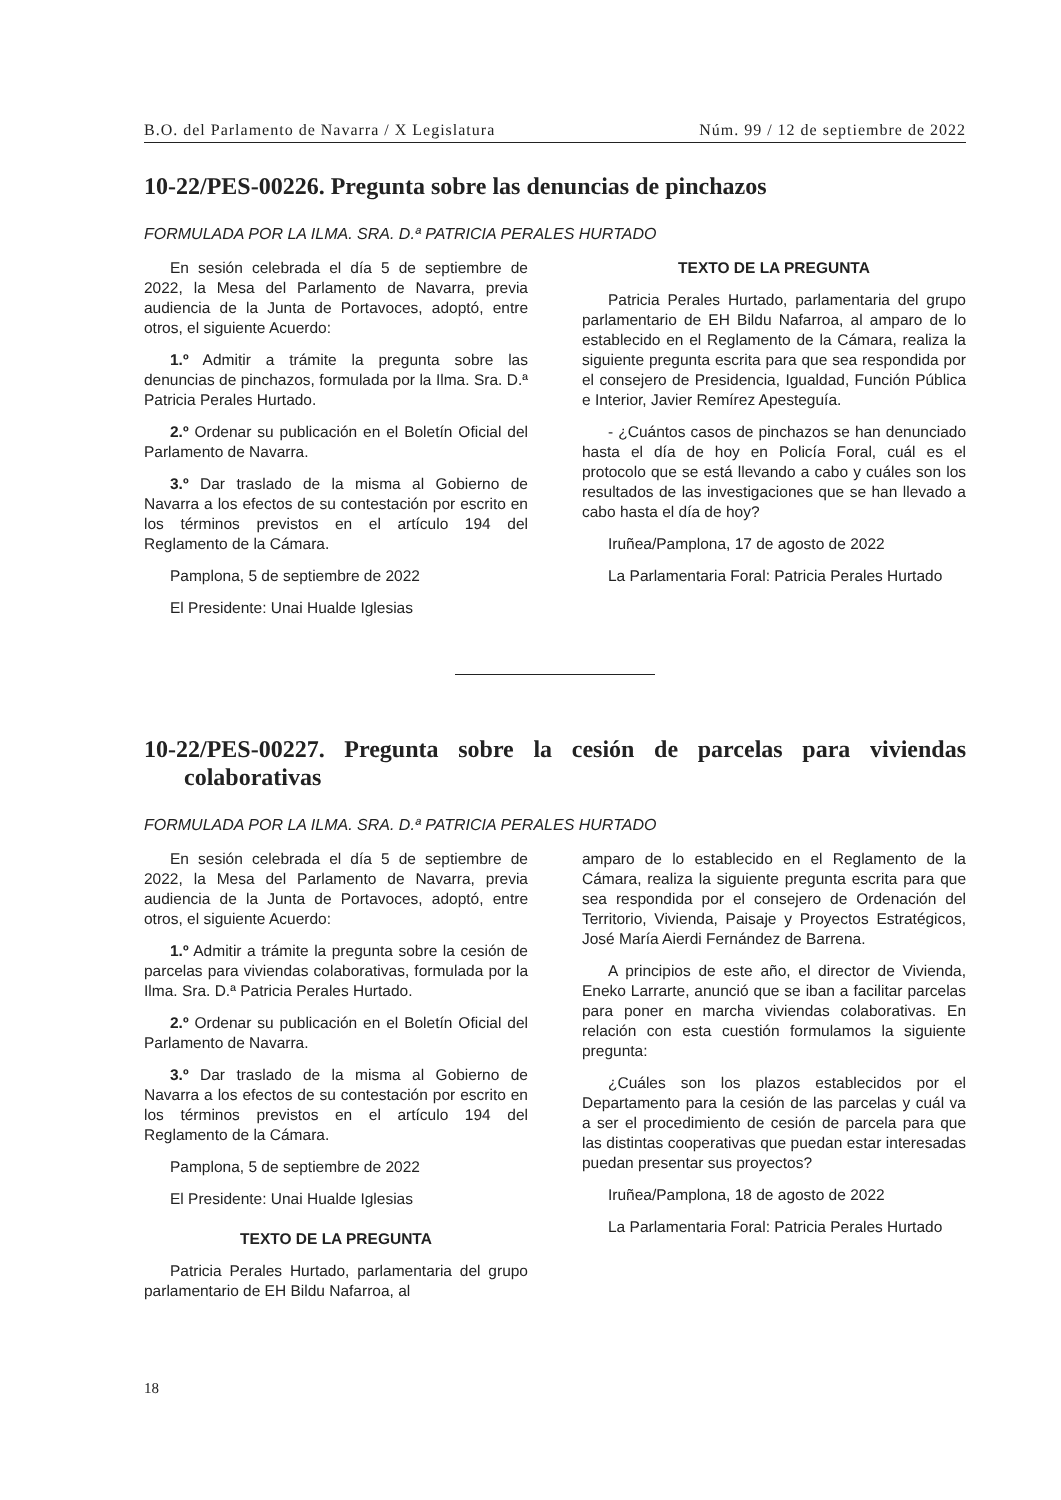B.O. del Parlamento de Navarra / X Legislatura Núm. 99 / 12 de septiembre de 2022
10-22/PES-00226. Pregunta sobre las denuncias de pinchazos
FORMULADA POR LA ILMA. SRA. D.ª PATRICIA PERALES HURTADO
En sesión celebrada el día 5 de septiembre de 2022, la Mesa del Parlamento de Navarra, previa audiencia de la Junta de Portavoces, adoptó, entre otros, el siguiente Acuerdo:
1.º Admitir a trámite la pregunta sobre las denuncias de pinchazos, formulada por la Ilma. Sra. D.ª Patricia Perales Hurtado.
2.º Ordenar su publicación en el Boletín Oficial del Parlamento de Navarra.
3.º Dar traslado de la misma al Gobierno de Navarra a los efectos de su contestación por escrito en los términos previstos en el artículo 194 del Reglamento de la Cámara.
Pamplona, 5 de septiembre de 2022
El Presidente: Unai Hualde Iglesias
TEXTO DE LA PREGUNTA
Patricia Perales Hurtado, parlamentaria del grupo parlamentario de EH Bildu Nafarroa, al amparo de lo establecido en el Reglamento de la Cámara, realiza la siguiente pregunta escrita para que sea respondida por el consejero de Presidencia, Igualdad, Función Pública e Interior, Javier Remírez Apesteguía.
- ¿Cuántos casos de pinchazos se han denunciado hasta el día de hoy en Policía Foral, cuál es el protocolo que se está llevando a cabo y cuáles son los resultados de las investigaciones que se han llevado a cabo hasta el día de hoy?
Iruñea/Pamplona, 17 de agosto de 2022
La Parlamentaria Foral: Patricia Perales Hurtado
10-22/PES-00227. Pregunta sobre la cesión de parcelas para viviendas colaborativas
FORMULADA POR LA ILMA. SRA. D.ª PATRICIA PERALES HURTADO
En sesión celebrada el día 5 de septiembre de 2022, la Mesa del Parlamento de Navarra, previa audiencia de la Junta de Portavoces, adoptó, entre otros, el siguiente Acuerdo:
1.º Admitir a trámite la pregunta sobre la cesión de parcelas para viviendas colaborativas, formulada por la Ilma. Sra. D.ª Patricia Perales Hurtado.
2.º Ordenar su publicación en el Boletín Oficial del Parlamento de Navarra.
3.º Dar traslado de la misma al Gobierno de Navarra a los efectos de su contestación por escrito en los términos previstos en el artículo 194 del Reglamento de la Cámara.
Pamplona, 5 de septiembre de 2022
El Presidente: Unai Hualde Iglesias
TEXTO DE LA PREGUNTA
Patricia Perales Hurtado, parlamentaria del grupo parlamentario de EH Bildu Nafarroa, al
amparo de lo establecido en el Reglamento de la Cámara, realiza la siguiente pregunta escrita para que sea respondida por el consejero de Ordenación del Territorio, Vivienda, Paisaje y Proyectos Estratégicos, José María Aierdi Fernández de Barrena.
A principios de este año, el director de Vivienda, Eneko Larrarte, anunció que se iban a facilitar parcelas para poner en marcha viviendas colaborativas. En relación con esta cuestión formulamos la siguiente pregunta:
¿Cuáles son los plazos establecidos por el Departamento para la cesión de las parcelas y cuál va a ser el procedimiento de cesión de parcela para que las distintas cooperativas que puedan estar interesadas puedan presentar sus proyectos?
Iruñea/Pamplona, 18 de agosto de 2022
La Parlamentaria Foral: Patricia Perales Hurtado
18